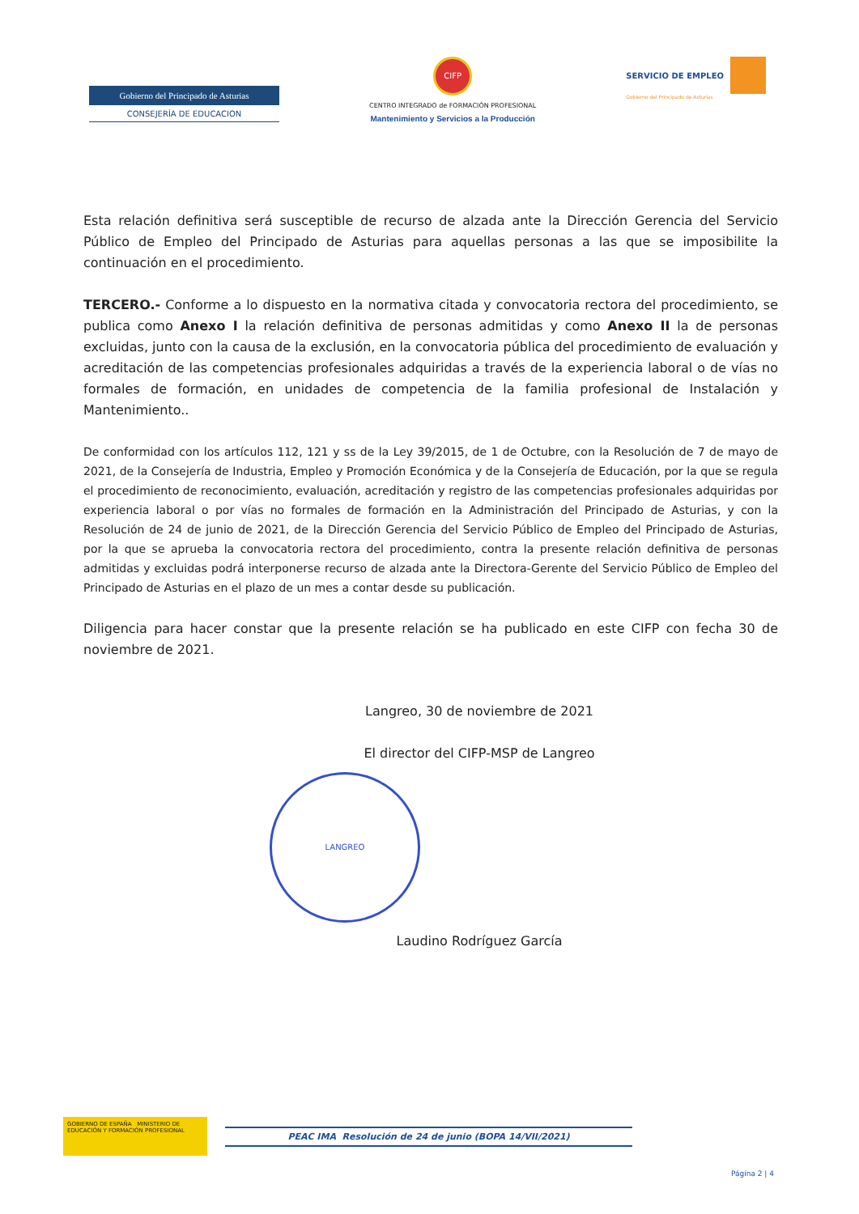Gobierno del Principado de Asturias
CONSEJERÍA DE EDUCACION
CIFP
CENTRO INTEGRADO de FORMACIÓN PROFESIONAL
Mantenimiento y Servicios a la Producción
SERVICIO DE EMPLEO
Gobierno del Principado de Asturias
Esta relación definitiva será susceptible de recurso de alzada ante la Dirección Gerencia del Servicio Público de Empleo del Principado de Asturias para aquellas personas a las que se imposibilite la continuación en el procedimiento.
TERCERO.- Conforme a lo dispuesto en la normativa citada y convocatoria rectora del procedimiento, se publica como Anexo I la relación definitiva de personas admitidas y como Anexo II la de personas excluidas, junto con la causa de la exclusión, en la convocatoria pública del procedimiento de evaluación y acreditación de las competencias profesionales adquiridas a través de la experiencia laboral o de vías no formales de formación, en unidades de competencia de la familia profesional de Instalación y Mantenimiento..
De conformidad con los artículos 112, 121 y ss de la Ley 39/2015, de 1 de Octubre, con la Resolución de 7 de mayo de 2021, de la Consejería de Industria, Empleo y Promoción Económica y de la Consejería de Educación, por la que se regula el procedimiento de reconocimiento, evaluación, acreditación y registro de las competencias profesionales adquiridas por experiencia laboral o por vías no formales de formación en la Administración del Principado de Asturias, y con la Resolución de 24 de junio de 2021, de la Dirección Gerencia del Servicio Público de Empleo del Principado de Asturias, por la que se aprueba la convocatoria rectora del procedimiento, contra la presente relación definitiva de personas admitidas y excluidas podrá interponerse recurso de alzada ante la Directora-Gerente del Servicio Público de Empleo del Principado de Asturias en el plazo de un mes a contar desde su publicación.
Diligencia para hacer constar que la presente relación se ha publicado en este CIFP con fecha 30 de noviembre de 2021.
Langreo, 30 de noviembre de 2021
El director del CIFP-MSP de Langreo
LANGREO
Laudino Rodríguez García
GOBIERNO DE ESPAÑA MINISTERIO DE EDUCACIÓN Y FORMACIÓN PROFESIONAL
PEAC IMA Resolución de 24 de junio (BOPA 14/VII/2021)
Página 2 | 4